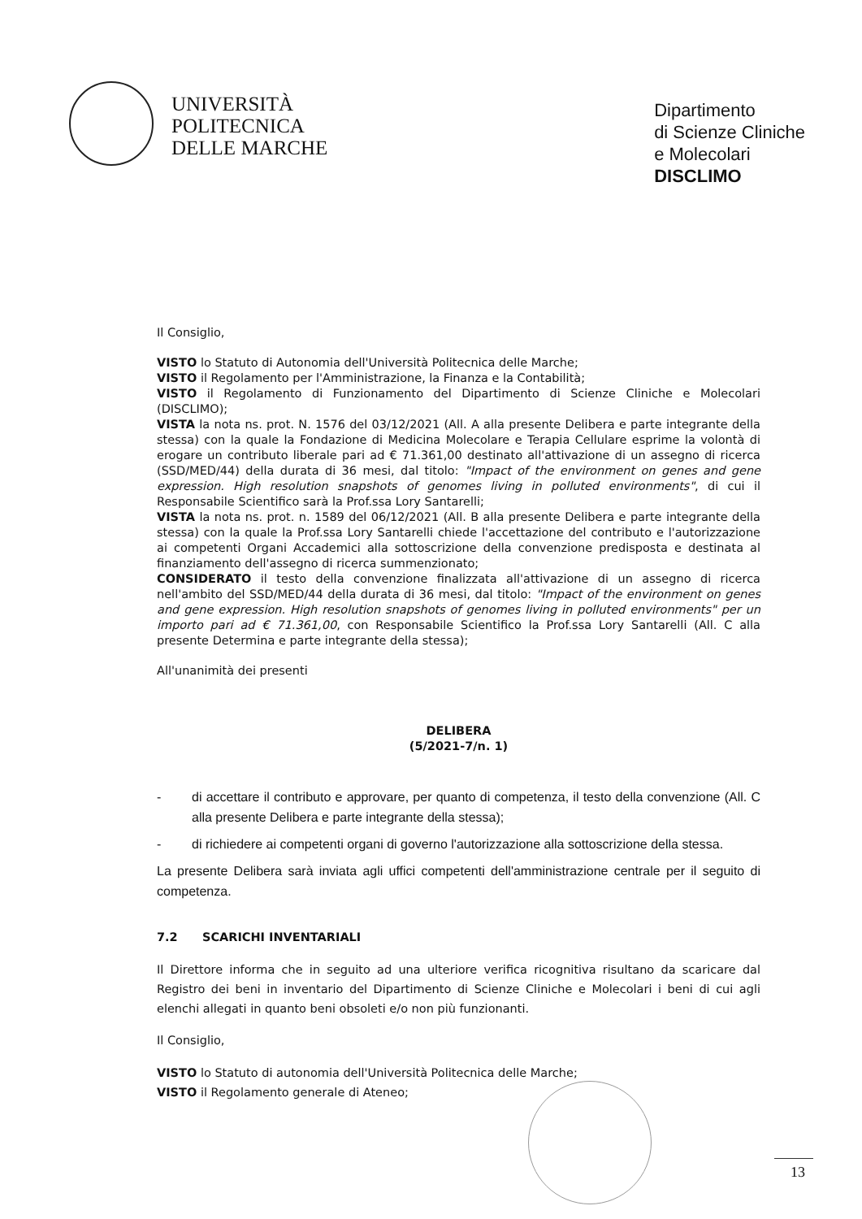UNIVERSITÀ
POLITECNICA
DELLE MARCHE
Dipartimento
di Scienze Cliniche
e Molecolari
DISCLIMO
Il Consiglio,
VISTO lo Statuto di Autonomia dell'Università Politecnica delle Marche;
VISTO il Regolamento per l'Amministrazione, la Finanza e la Contabilità;
VISTO il Regolamento di Funzionamento del Dipartimento di Scienze Cliniche e Molecolari (DISCLIMO);
VISTA la nota ns. prot. N. 1576 del 03/12/2021 (All. A alla presente Delibera e parte integrante della stessa) con la quale la Fondazione di Medicina Molecolare e Terapia Cellulare esprime la volontà di erogare un contributo liberale pari ad € 71.361,00 destinato all'attivazione di un assegno di ricerca (SSD/MED/44) della durata di 36 mesi, dal titolo: "Impact of the environment on genes and gene expression. High resolution snapshots of genomes living in polluted environments", di cui il Responsabile Scientifico sarà la Prof.ssa Lory Santarelli;
VISTA la nota ns. prot. n. 1589 del 06/12/2021 (All. B alla presente Delibera e parte integrante della stessa) con la quale la Prof.ssa Lory Santarelli chiede l'accettazione del contributo e l'autorizzazione ai competenti Organi Accademici alla sottoscrizione della convenzione predisposta e destinata al finanziamento dell'assegno di ricerca summenzionato;
CONSIDERATO il testo della convenzione finalizzata all'attivazione di un assegno di ricerca nell'ambito del SSD/MED/44 della durata di 36 mesi, dal titolo: "Impact of the environment on genes and gene expression. High resolution snapshots of genomes living in polluted environments" per un importo pari ad € 71.361,00, con Responsabile Scientifico la Prof.ssa Lory Santarelli (All. C alla presente Determina e parte integrante della stessa);
All'unanimità dei presenti
DELIBERA
(5/2021-7/n. 1)
- di accettare il contributo e approvare, per quanto di competenza, il testo della convenzione (All. C alla presente Delibera e parte integrante della stessa);
- di richiedere ai competenti organi di governo l'autorizzazione alla sottoscrizione della stessa.
La presente Delibera sarà inviata agli uffici competenti dell'amministrazione centrale per il seguito di competenza.
7.2 SCARICHI INVENTARIALI
Il Direttore informa che in seguito ad una ulteriore verifica ricognitiva risultano da scaricare dal Registro dei beni in inventario del Dipartimento di Scienze Cliniche e Molecolari i beni di cui agli elenchi allegati in quanto beni obsoleti e/o non più funzionanti.
Il Consiglio,
VISTO lo Statuto di autonomia dell'Università Politecnica delle Marche;
VISTO il Regolamento generale di Ateneo;
13